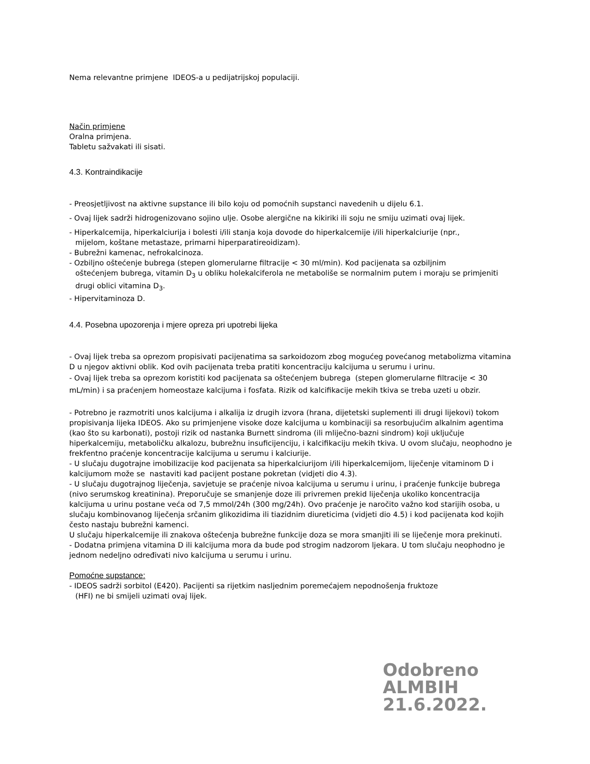Nema relevantne primjene IDEOS-a u pedijatrijskoj populaciji.
Način primjene
Oralna primjena.
Tabletu sažvakati ili sisati.
4.3. Kontraindikacije
- Preosjetljivost na aktivne supstance ili bilo koju od pomoćnih supstanci navedenih u dijelu 6.1.
- Ovaj lijek sadrži hidrogenizovano sojino ulje. Osobe alergične na kikiriki ili soju ne smiju uzimati ovaj lijek.
- Hiperkalcemija, hiperkalciurija i bolesti i/ili stanja koja dovode do hiperkalcemije i/ili hiperkalciurije (npr.,
mijelom, koštane metastaze, primarni hiperparatireoidizam).
- Bubrežni kamenac, nefrokalcinoza.
- Ozbiljno oštećenje bubrega (stepen glomerularne filtracije < 30 ml/min). Kod pacijenata sa ozbiljnim
oštećenjem bubrega, vitamin D<sub>3</sub> u obliku holekalciferola ne metaboliše se normalnim putem i moraju se primjeniti drugi oblici vitamina D<sub>3</sub>.
- Hipervitaminoza D.
4.4. Posebna upozorenja i mjere opreza pri upotrebi lijeka
- Ovaj lijek treba sa oprezom propisivati pacijenatima sa sarkoidozom zbog mogućeg povećanog metabolizma vitamina D u njegov aktivni oblik. Kod ovih pacijenata treba pratiti koncentraciju kalcijuma u serumu i urinu.
- Ovaj lijek treba sa oprezom koristiti kod pacijenata sa oštećenjem bubrega (stepen glomerularne filtracije < 30 mL/min) i sa praćenjem homeostaze kalcijuma i fosfata. Rizik od kalcifikacije mekih tkiva se treba uzeti u obzir.
- Potrebno je razmotriti unos kalcijuma i alkalija iz drugih izvora (hrana, dijetetski suplementi ili drugi lijekovi) tokom propisivanja lijeka IDEOS. Ako su primjenjene visoke doze kalcijuma u kombinaciji sa resorbujućim alkalnim agentima (kao što su karbonati), postoji rizik od nastanka Burnett sindroma (ili mliječno-bazni sindrom) koji uključuje hiperkalcemiju, metaboličku alkalozu, bubrežnu insuficijenciju, i kalcifikaciju mekih tkiva. U ovom slučaju, neophodno je frekfentno praćenje koncentracije kalcijuma u serumu i kalciurije.
- U slučaju dugotrajne imobilizacije kod pacijenata sa hiperkalciurijom i/ili hiperkalcemijom, liječenje vitaminom D i kalcijumom može se nastaviti kad pacijent postane pokretan (vidjeti dio 4.3).
- U slučaju dugotrajnog liječenja, savjetuje se praćenje nivoa kalcijuma u serumu i urinu, i praćenje funkcije bubrega (nivo serumskog kreatinina). Preporučuje se smanjenje doze ili privremen prekid liječenja ukoliko koncentracija kalcijuma u urinu postane veća od 7,5 mmol/24h (300 mg/24h). Ovo praćenje je naročito važno kod starijih osoba, u slučaju kombinovanog liječenja srčanim glikozidima ili tiazidnim diureticima (vidjeti dio 4.5) i kod pacijenata kod kojih često nastaju bubrežni kamenci.
U slučaju hiperkalcemije ili znakova oštećenja bubrežne funkcije doza se mora smanjiti ili se liječenje mora prekinuti.
- Dodatna primjena vitamina D ili kalcijuma mora da bude pod strogim nadzorom ljekara. U tom slučaju neophodno je jednom nedeljno određivati nivo kalcijuma u serumu i urinu.
Pomoćne supstance:
- IDEOS sadrži sorbitol (E420). Pacijenti sa rijetkim nasljednim poremećajem nepodnošenja fruktoze
(HFI) ne bi smijeli uzimati ovaj lijek.
Odobreno
ALMBIH
21.6.2022.